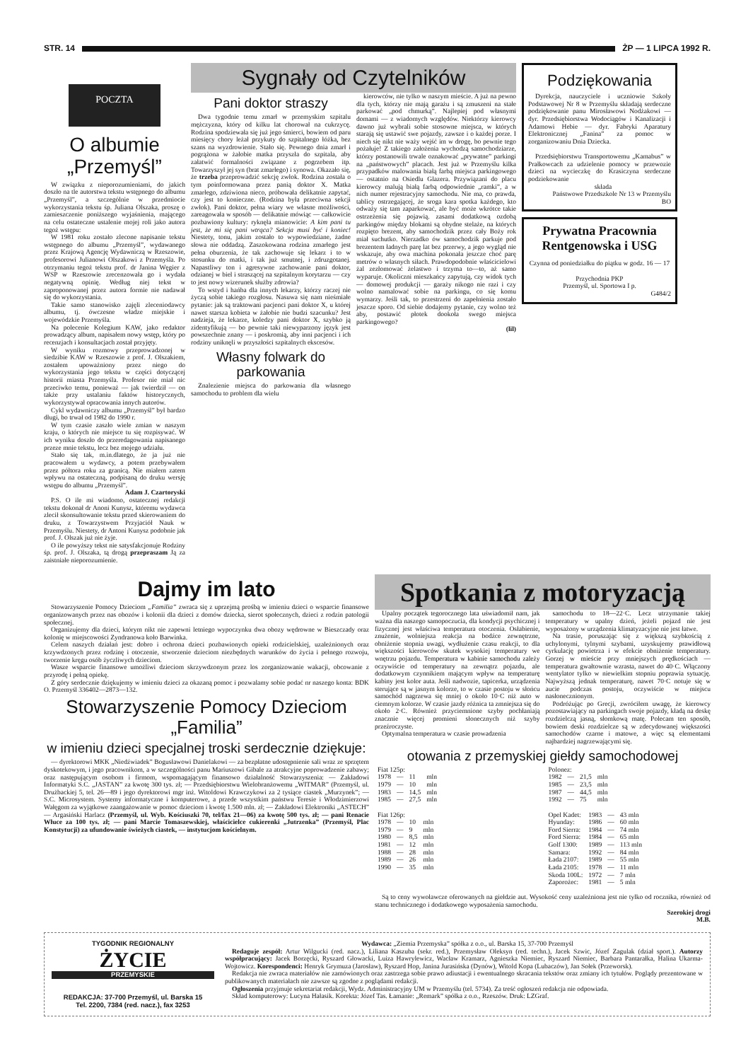STR. 14 ŻP — 1 LIPCA 1992 R.
POCZTA
O albumie „Przemyśl”
W związku z nieporozumieniami, do jakich doszło na tle autorstwa tekstu wstępnego do albumu „Przemyśl”, a szczególnie w przedmiocie wykorzystania tekstu śp. Juliana Olszaka, proszę o zamieszczenie poniższego wyjaśnienia, mającego na celu ostateczne ustalenie mojej roli jako autora tegoż wstępu:
W 1981 roku zostało zlecone napisanie tekstu wstępnego do albumu „Przemyśl”, wydawanego przez Krajową Agencję Wydawniczą w Rzeszowie, profesorowi Julianowi Olszakowi z Przemyśla. Po otrzymaniu tegoż tekstu prof. dr Janina Węgier z WSP w Rzeszowie zrecenzowała go i wydała negatywną opinię. Według niej tekst w zaproponowanej przez autora formie nie nadawał się do wykorzystania.
Takie samo stanowisko zajęli zleceniodawcy albumu, tj. ówczesne władze miejskie i wojewódzkie Przemyśla.
Na polecenie Kolegium KAW, jako redaktor prowadzący album, napisałem nowy wstęp, który po recenzjach i konsultacjach został przyjęty.
W wyniku rozmowy przeprowadzonej w siedzibie KAW w Rzeszowie z prof. J. Olszakiem, zostałem upoważniony przez niego do wykorzystania jego tekstu w części dotyczącej historii miasta Przemyśla. Profesor nie miał nic przeciwko temu, ponieważ — jak twierdził — on także przy ustalaniu faktów historycznych, wykorzystywał opracowania innych autorów.
Cykl wydawniczy albumu „Przemyśl” był bardzo długi, bo trwał od 1982 do 1990 r.
W tym czasie zaszło wiele zmian w naszym kraju, o których nie miejsce tu się rozpisywać. W ich wyniku doszło do przeredagowania napisanego przeze mnie tekstu, lecz bez mojego udziału.
Stało się tak, m.in.dlatego, że ja już nie pracowałem u wydawcy, a potem przebywałem przez półtora roku za granicą. Nie miałem zatem wpływu na ostateczną, podpisaną do druku wersję wstępu do albumu „Przemyśl”.
Adam J. Czartoryski
P.S. O ile mi wiadomo, ostatecznej redakcji tekstu dokonał dr Anoni Kunysz, któremu wydawca zlecił skonsultowanie tekstu przed skierowaniem do druku, z Towarzystwem Przyjaciół Nauk w Przemyślu. Niestety, dr Antoni Kunysz podobnie jak prof. J. Olszak już nie żyje.
O ile powyższy tekst nie satysfakcjonuje Rodziny śp. prof. J. Olszaka, tą drogą przepraszam Ją za zaistniałe nieporozumienie.
Sygnały od Czytelników
Pani doktor straszy
Dwa tygodnie temu zmarł w przemyskim szpitalu mężczyzna, który od kilku lat chorował na cukrzycę. Rodzina spodziewała się już jego śmierci, bowiem od paru miesięcy chory leżał przykuty do szpitalnego łóżka, bez szans na wyzdrowienie. Stało się. Pewnego dnia zmarł i pogrążona w żałobie matka przyszła do szpitala, aby załatwić formalności związane z pogrzebem itp. Towarzyszył jej syn (brat zmarłego) i synowa. Okazało się, że trzeba przeprowadzić sekcję zwłok. Rodzina została o tym poinformowana przez panią doktor X. Matka zmarłego, zdziwiona nieco, próbowała delikatnie zapytać, czy jest to konieczne. (Rodzina była przeciwna sekcji zwłok). Pani doktor, pełna wiary we własne możliwości, zareagowała w sposób — delikatnie mówiąc — całkowicie pozbawiony kultury: ryknęła mianowicie: A kim pani tu jest, że mi się pani wtrąca? Sekcja musi być i koniec! Niestety, tonu, jakim zostało to wypowiedziane, żadne słowa nie oddadzą. Zaszokowana rodzina zmarłego jest pełna oburzenia, że tak zachowuje się lekarz i to w stosunku do matki, i tak już smutnej, i zdruzgotanej. Napastliwy ton i agresywne zachowanie pani doktor, odzianej w biel i straszącej na szpitalnym korytarzu — czy to jest nowy wizerunek służby zdrowia?
To wstyd i hańba dla innych lekarzy, którzy raczej nie życzą sobie takiego rozgłosu. Nasuwa się nam nieśmiałe pytanie: jak są traktowani pacjenci pani doktor X, u której nawet starsza kobieta w żałobie nie budzi szacunku? Jest nadzieja, że lekarze, koledzy pani doktor X, szybko ją zidentyfikują — bo pewnie taki niewyparzony język jest powszechnie znany — i poskromią, aby inni pacjenci i ich rodziny uniknęli w przyszłości szpitalnych ekscesów.
Własny folwark do parkowania
Znalezienie miejsca do parkowania dla własnego samochodu to problem dla wielu
kierowców, nie tylko w naszym mieście. A już na pewno dla tych, którzy nie mają garażu i są zmuszeni na stałe parkować „pod chmurką”. Najlepiej pod własnymi domami — z wiadomych względów. Niektórzy kierowcy dawno już wybrali sobie stosowne miejsca, w których starają się ustawić swe pojazdy, zawsze i o każdej porze. I niech się nikt nie waży wejść im w drogę, bo pewnie tego pożałuje! Z takiego założenia wychodzą samochodziarze, którzy postanowili trwale oznakować „prywatne” parkingi na „państwowych” placach. Jest już w Przemyślu kilka przypadków malowania białą farbą miejsca parkingowego — ostatnio na Osiedlu Glazera. Przywiązani do placu kierowcy malują białą farbą odpowiednie „ramki”, a w nich numer rejestracyjny samochodu. Nie ma, co prawda, tablicy ostrzegającej, że sroga kara spotka każdego, kto odważy się tam zaparkować, ale być może wkrótce takie ostrzeżenia się pojawią. zasami dodatkową ozdobą parkingów między blokami są ohydne stelaże, na których rozpięto brezent, aby samochodzik przez cały Boży rok miał suchutko. Nierzadko ów samochodzik parkuje pod brezentem ładnych parę lat bez przerwy, a jego wygląd nie wskazuje, aby owa machina pokonała jeszcze choć parę metrów o własnych siłach. Prawdopodobnie właścicielowi żal zezłomować żelastwo i trzyma to—to, aż samo wyparuje. Okoliczni mieszkańcy zapytują, czy widok tych — domowej produkcji — garaży nikogo nie razi i czy wolno namalować sobie na parkingu, co się komu wymarzy. Jeśli tak, to przestrzeni do zapełnienia zostało jeszcze sporo. Od siebie dodajemy pytanie, czy wolno też aby, postawić płotek dookoła swego miejsca parkingowego?
(lil)
Podziękowania
Dyrekcja, nauczyciele i uczniowie Szkoły Podstawowej Nr 8 w Przemyślu składają serdeczne podziękowanie panu Mirosławowi Nodżakowi — dyr. Przedsiębiorstwa Wodociągów i Kanalizacji i Adamowi Hebie — dyr. Fabryki Aparatury Elektronicznej „Fanina” za pomoc w zorganizowaniu Dnia Dziecka.
Przedsiębiorstwu Transportowemu „Kamabus” w Prałkowcach za udzielenie pomocy w przewozie dzieci na wycieczkę do Krasiczyna serdeczne podziekowanie
składa
Państwowe Przedszkole Nr 13 w Przemyślu
BO
Prywatna Pracownia Rentgenowska i USG
Czynna od poniedziałku do piątku w godz. 16 — 17
Przychodnia PKP
Przemyśl, ul. Sportowa I p.
G484/2
Dajmy im lato
Stowarzyszenie Pomocy Dzieciom „Familia” zwraca się z uprzejmą prośbą w imieniu dzieci o wsparcie finansowe organizowanych przez nas obozów i kolonii dla dzieci z domów dziecka, sierot społecznych, dzieci z rodzin patologii społecznej.
Organizujemy dla dzieci, którym nikt nie zapewni letniego wypoczynku dwa obozy wędrowne w Bieszczady oraz kolonię w miejscowości Zyndranowa koło Barwinka.
Celem naszych działań jest: dobro i ochrona dzieci pozbawionych opieki rodzicielskiej, uzależnionych oraz krzywdzonych przez rodzinę i otoczenie, stworzenie dzieciom niezbędnych warunków do życia i pełnego rozwoju, tworzenie kręgu osób życzliwych dzieciom.
Wasze wsparcie finansowe umożliwi dzieciom skrzywdzonym przez los zorganizowanie wakacji, obcowanie z przyrodę i pełną opiekę.
Z góry serdecznie dziękujemy w imieniu dzieci za okazaną pomoc i pozwalamy sobie podać nr naszego konta: BDK O. Przemyśl 336402—2873—132.
Stowarzyszenie Pomocy Dzieciom „Familia”
w imieniu dzieci specjalnej troski serdecznie dziękuje:
— dyrektorowi MKK „Niedźwiadek” Bogusławowi Danielakowi — za bezpłatne udostępnienie sali wraz ze sprzętem dyskotekowym, i jego pracownikom, a w szczególności panu Mariuszowi Gibale za atrakcyjne poprowadzenie zabawy; oraz następującym osobom i firmom, wspomagającym finansowo działalność Stowarzyszenia: — Zakładowi Informatyki S.C. „JASTAN” za kwotę 300 tys. zł; — Przedsiębiorstwu Wielobranżowemu „WITMAR” (Przemyśl, ul. Drużbackiej 5, tel. 26—89 i jego dyrektorowi mgr inż. Witoldowi Krawczykowi za 2 tysiące ciastek „Murzynek”; — S.C. Microsystem. Systemy informatyczne i komputerowe, a przede wszystkim państwu Teresie i Włodzimierzowi Wałęgom za wyjątkowe zaangażowanie w pomoc dzieciom i kwotę 1.500 mln. zł; — Zakładowi Elektroniki „ASTECH” — Argasiński Harlacz (Przemyśl, ul. Wyb. Kościuszki 70, tel/fax 21—06) za kwotę 500 tys. zł; — pani Renacie Włuce za 100 tys. zł; — pani Marcie Tomaszewskiej, właścicielce cukierenki „Jutrzenka” (Przemyśl, Plac Konstytucji) za ufundowanie świeżych ciastek, — instytucjom kościelnym.
Spotkania z motoryzacją
Upalny początek tegorocznego lata uświadomił nam, jak ważna dla naszego samopoczucia, dla kondycji psychicznej i fizycznej jest właściwa temperatura otoczenia. Osłabienie, znużenie, wolniejsza reakcja na bodźce zewnętrzne, obniżenie stopnia uwagi, wydłużenie czasu reakcji, to dla większości kierowców skutek wysokiej temperatury we wnętrzu pojazdu. Temperatura w kabinie samochodu zależy oczywiście od temperatury na zewnątrz pojazdu, ale dodatkowym czynnikiem mającym wpływ na temperaturę kabiny jest kolor auta. Jeśli nadwozie, tapicerka, urządzenia sterujące są w jasnym kolorze, to w czasie postoju w słońcu samochód nagrzewa się mniej o około 10·C niż auto w ciemnym kolorze. W czasie jazdy różnica ta zmniejsza się do około 2·C. Również przyciemnione szyby pochłaniają znacznie więcej promieni słonecznych niż szyby przeźroczyste.
Optymalna temperatura w czasie prowadzenia
samochodu to 18—22·C. Lecz utrzymanie takiej temperatury w upalny dzień, jeżeli pojazd nie jest wyposażony w urządzenia klimatyzacyjne nie jest łatwe.
Na trasie, poruszając się z większą szybkością z uchylonymi, tylnymi szybami, uzyskujemy prawidłową cyrkulację powietrza i w efekcie obniżenie temperatury. Gorzej w mieście przy mniejszych prędkościach — temperatura gwałtownie wzrasta, nawet do 40·C. Włączony wentylator tylko w niewielkim stopniu poprawia sytuację. Najwyższą jednak temperaturę, nawet 70·C notuje się w aucie podczas postoju, oczywiście w miejscu nasłonecznionym.
Podróżując po Grecji, zwróciłem uwagę, że kierowcy pozostawiający na parkingach swoje pojazdy, kładą na deskę rozdzielczą jasną, słomkową matę. Polecam ten sposób, bowiem deski rozdzielcze są w zdecydowanej większości samochodów czarne i matowe, a więc są elementami najbardziej nagrzewającymi się.
otowania z przemyskiej giełdy samochodowej
| Fiat 125p: | | | |
| 1978 | — | 11 | mln |
| 1979 | — | 10 | mln |
| 1983 | — | 14,5 | mln |
| 1985 | — | 27,5 | mln |
| Fiat 126p: | | | |
| 1978 | — | 10 | mln |
| 1979 | — | 9 | mln |
| 1980 | — | 8,5 | mln |
| 1981 | — | 12 | mln |
| 1988 | — | 28 | mln |
| 1989 | — | 26 | mln |
| 1990 | — | 35 | mln |
| Polonez: | | | |
| 1982 | — | 21,5 | mln |
| 1985 | — | 23,5 | mln |
| 1987 | — | 44,5 | mln |
| 1992 | — | 75 | mln |
| Opel Kadet: | 1983 | — | 43 mln |
| Hyunday: | 1986 | — | 60 mln |
| Ford Sierra: | 1984 | — | 74 mln |
| Ford Sierra: | 1984 | — | 65 mln |
| Golf 1300: | 1989 | — | 113 mln |
| Samara: | 1992 | — | 84 mln |
| Łada 2107: | 1989 | — | 55 mln |
| Łada 2105: | 1978 | — | 11 mln |
| Skoda 100L: | 1972 | — | 7 mln |
| Zaporożec: | 1981 | — | 5 mln |
Są to ceny wywoławcze oferowanych na giełdzie aut. Wysokość ceny uzależniona jest nie tylko od rocznika, również od stanu technicznego i dodatkowego wyposażenia samochodu.
Szerokiej drogi
M.B.
TYGODNIK REGIONALNY
ŻYCIE
PRZEMYSKIE
REDAKCJA: 37-700 Przemyśl, ul. Barska 15
Tel. 2200, 7384 (red. nacz.), fax 3253
Wydawca: „Ziemia Przemyska” spółka z o.o., ul. Barska 15, 37-700 Przemyśl
Redaguje zespół: Artur Wilgucki (red. nacz.), Liliana Kaszuba (sekr. red.), Przemysław Oleksyn (red. techn.), Jacek Szwic, Józef Zagulak (dział sport.). Autorzy współpracujący: Jacek Borzęcki, Ryszard Głowacki, Luiza Hawrylewicz, Wacław Kramarz, Agnieszka Niemiec, Ryszard Niemiec, Barbara Pantarałka, Halina Ukarma-Wojtowicz. Korespondenci: Henryk Grymuza (Jarosław), Ryszard Hop, Janina Jurasińska (Dynów), Witold Kopa (Lubaczów), Jan Sołek (Przeworsk).
Redakcja nie zwraca materiałów nie zamówionych oraz zastrzega sobie prawo adiustacji i ewentualnego skracania tekstów oraz zmiany ich tytułów. Poglądy prezentowane w publikowanych materiałach nie zawsze są zgodne z poglądami redakcji.
Ogłoszenia przyjmuje sekretariat redakcji, Wydz. Administracyjny UM w Przemyślu (tel. 5734). Za treść ogłoszeń redakcja nie odpowiada.
Skład komputerowy: Lucyna Hałasik. Korekta: Józef Tas. Łamanie: „Remark” spółka z o.o., Rzeszów. Druk: LZGraf.